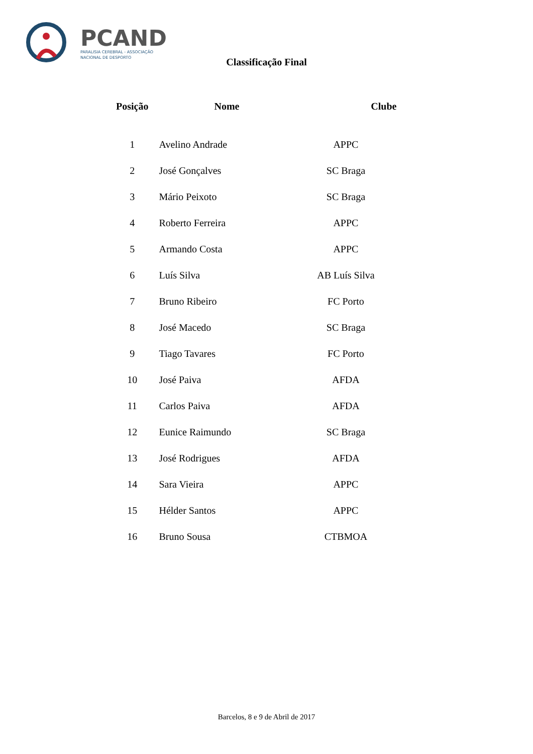PCAND
PARALISIA CEREBRAL - ASSOCIAÇÃO
NACIONAL DE DESPORTO
Classificação Final
| Posição | Nome | Clube |
| --- | --- | --- |
| 1 | Avelino Andrade | APPC |
| 2 | José Gonçalves | SC Braga |
| 3 | Mário Peixoto | SC Braga |
| 4 | Roberto Ferreira | APPC |
| 5 | Armando Costa | APPC |
| 6 | Luís Silva | AB Luís Silva |
| 7 | Bruno Ribeiro | FC Porto |
| 8 | José Macedo | SC Braga |
| 9 | Tiago Tavares | FC Porto |
| 10 | José Paiva | AFDA |
| 11 | Carlos Paiva | AFDA |
| 12 | Eunice Raimundo | SC Braga |
| 13 | José Rodrigues | AFDA |
| 14 | Sara Vieira | APPC |
| 15 | Hélder Santos | APPC |
| 16 | Bruno Sousa | CTBMOA |
Barcelos, 8 e 9 de Abril de 2017